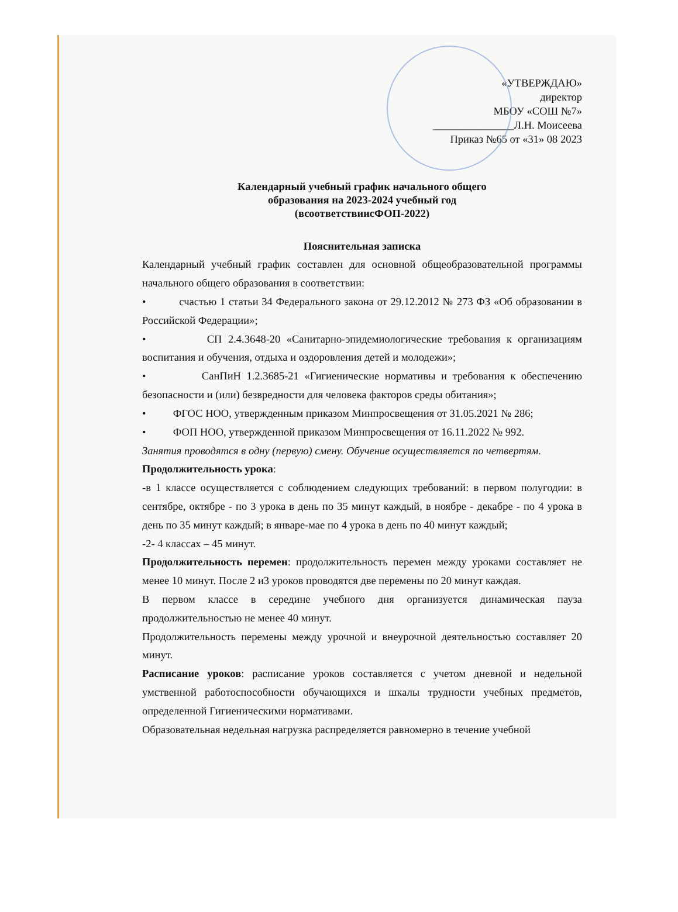«УТВЕРЖДАЮ»
директор
МБОУ «СОШ №7»
_______________Л.Н. Моисеева
Приказ №65 от «31» 08 2023
Календарный учебный график начального общего
образования на 2023-2024 учебный год
(всоответствиисФОП-2022)
Пояснительная записка
Календарный учебный график составлен для основной общеобразовательной программы начального общего образования в соответствии:
• счастью 1 статьи 34 Федерального закона от 29.12.2012 № 273 ФЗ «Об образовании в Российской Федерации»;
• СП 2.4.3648-20 «Санитарно-эпидемиологические требования к организациям воспитания и обучения, отдыха и оздоровления детей и молодежи»;
• СанПиН 1.2.3685-21 «Гигиенические нормативы и требования к обеспечению безопасности и (или) безвредности для человека факторов среды обитания»;
• ФГОС НОО, утвержденным приказом Минпросвещения от 31.05.2021 № 286;
• ФОП НОО, утвержденной приказом Минпросвещения от 16.11.2022 № 992.
Занятия проводятся в одну (первую) смену. Обучение осуществляется по четвертям.
Продолжительность урока:
-в 1 классе осуществляется с соблюдением следующих требований: в первом полугодии: в сентябре, октябре - по 3 урока в день по 35 минут каждый, в ноябре - декабре - по 4 урока в день по 35 минут каждый; в январе-мае по 4 урока в день по 40 минут каждый;
-2- 4 классах – 45 минут.
Продолжительность перемен: продолжительность перемен между уроками составляет не менее 10 минут. После 2 и3 уроков проводятся две перемены по 20 минут каждая.
В первом классе в середине учебного дня организуется динамическая пауза продолжительностью не менее 40 минут.
Продолжительность перемены между урочной и внеурочной деятельностью составляет 20 минут.
Расписание уроков: расписание уроков составляется с учетом дневной и недельной умственной работоспособности обучающихся и шкалы трудности учебных предметов, определенной Гигиеническими нормативами.
Образовательная недельная нагрузка распределяется равномерно в течение учебной